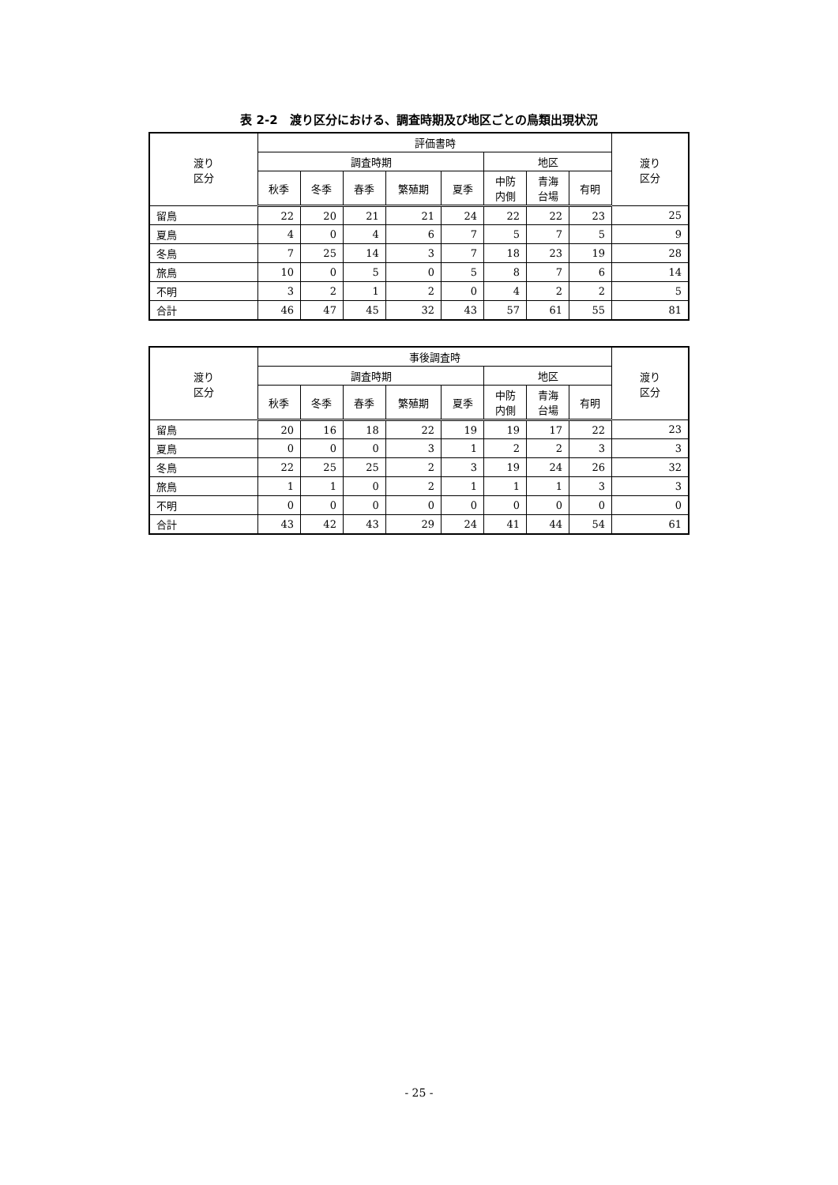表 2-2　渡り区分における、調査時期及び地区ごとの鳥類出現状況
| 渡り 区分 | 評価書時 | | | | | | | | 渡り 区分 |
| --- | --- | --- | --- | --- | --- | --- | --- | --- | --- |
| | 調査時期 | | | | | 地区 | | | |
| | 秋季 | 冬季 | 春季 | 繁殖期 | 夏季 | 中防 内側 | 青海 台場 | 有明 | |
| 留鳥 | 22 | 20 | 21 | 21 | 24 | 22 | 22 | 23 | 25 |
| 夏鳥 | 4 | 0 | 4 | 6 | 7 | 5 | 7 | 5 | 9 |
| 冬鳥 | 7 | 25 | 14 | 3 | 7 | 18 | 23 | 19 | 28 |
| 旅鳥 | 10 | 0 | 5 | 0 | 5 | 8 | 7 | 6 | 14 |
| 不明 | 3 | 2 | 1 | 2 | 0 | 4 | 2 | 2 | 5 |
| 合計 | 46 | 47 | 45 | 32 | 43 | 57 | 61 | 55 | 81 |
| 渡り 区分 | 事後調査時 | | | | | | | | 渡り 区分 |
| --- | --- | --- | --- | --- | --- | --- | --- | --- | --- |
| | 調査時期 | | | | | 地区 | | | |
| | 秋季 | 冬季 | 春季 | 繁殖期 | 夏季 | 中防 内側 | 青海 台場 | 有明 | |
| 留鳥 | 20 | 16 | 18 | 22 | 19 | 19 | 17 | 22 | 23 |
| 夏鳥 | 0 | 0 | 0 | 3 | 1 | 2 | 2 | 3 | 3 |
| 冬鳥 | 22 | 25 | 25 | 2 | 3 | 19 | 24 | 26 | 32 |
| 旅鳥 | 1 | 1 | 0 | 2 | 1 | 1 | 1 | 3 | 3 |
| 不明 | 0 | 0 | 0 | 0 | 0 | 0 | 0 | 0 | 0 |
| 合計 | 43 | 42 | 43 | 29 | 24 | 41 | 44 | 54 | 61 |
- 25 -